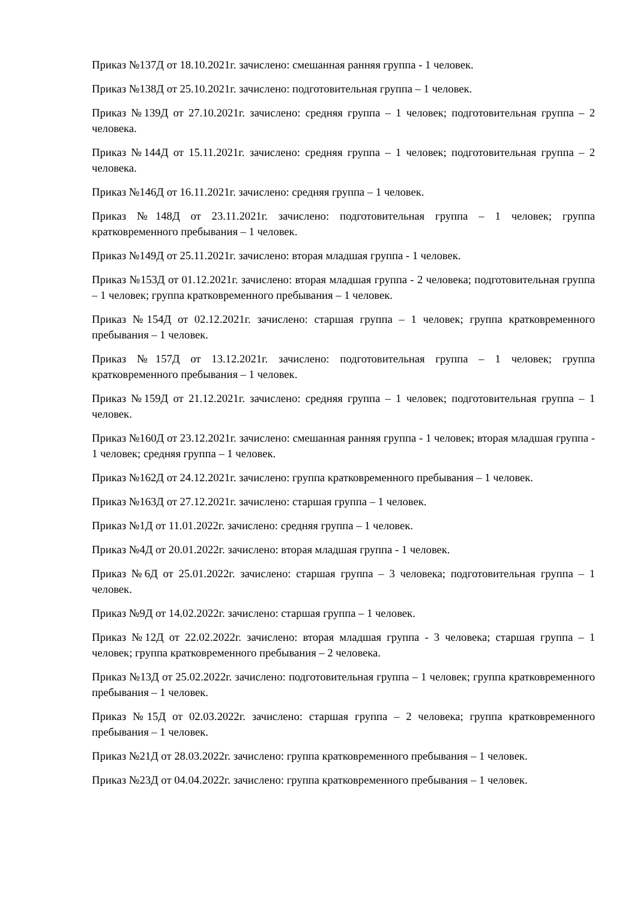Приказ №137Д от 18.10.2021г. зачислено: смешанная ранняя группа - 1 человек.
Приказ №138Д от 25.10.2021г. зачислено: подготовительная группа – 1 человек.
Приказ №139Д от 27.10.2021г. зачислено: средняя группа – 1 человек; подготовительная группа – 2 человека.
Приказ №144Д от 15.11.2021г. зачислено: средняя группа – 1 человек; подготовительная группа – 2 человека.
Приказ №146Д от 16.11.2021г. зачислено: средняя группа – 1 человек.
Приказ №148Д от 23.11.2021г. зачислено: подготовительная группа – 1 человек; группа кратковременного пребывания – 1 человек.
Приказ №149Д от 25.11.2021г. зачислено: вторая младшая группа - 1 человек.
Приказ №153Д от 01.12.2021г. зачислено: вторая младшая группа - 2 человека; подготовительная группа – 1 человек; группа кратковременного пребывания – 1 человек.
Приказ №154Д от 02.12.2021г. зачислено: старшая группа – 1 человек; группа кратковременного пребывания – 1 человек.
Приказ №157Д от 13.12.2021г. зачислено: подготовительная группа – 1 человек; группа кратковременного пребывания – 1 человек.
Приказ №159Д от 21.12.2021г. зачислено: средняя группа – 1 человек; подготовительная группа – 1 человек.
Приказ №160Д от 23.12.2021г. зачислено: смешанная ранняя группа - 1 человек; вторая младшая группа - 1 человек; средняя группа – 1 человек.
Приказ №162Д от 24.12.2021г. зачислено: группа кратковременного пребывания – 1 человек.
Приказ №163Д от 27.12.2021г. зачислено: старшая группа – 1 человек.
Приказ №1Д от 11.01.2022г. зачислено: средняя группа – 1 человек.
Приказ №4Д от 20.01.2022г. зачислено: вторая младшая группа - 1 человек.
Приказ №6Д от 25.01.2022г. зачислено: старшая группа – 3 человека; подготовительная группа – 1 человек.
Приказ №9Д от 14.02.2022г. зачислено: старшая группа – 1 человек.
Приказ №12Д от 22.02.2022г. зачислено: вторая младшая группа - 3 человека; старшая группа – 1 человек; группа кратковременного пребывания – 2 человека.
Приказ №13Д от 25.02.2022г. зачислено: подготовительная группа – 1 человек; группа кратковременного пребывания – 1 человек.
Приказ №15Д от 02.03.2022г. зачислено: старшая группа – 2 человека; группа кратковременного пребывания – 1 человек.
Приказ №21Д от 28.03.2022г. зачислено: группа кратковременного пребывания – 1 человек.
Приказ №23Д от 04.04.2022г. зачислено: группа кратковременного пребывания – 1 человек.